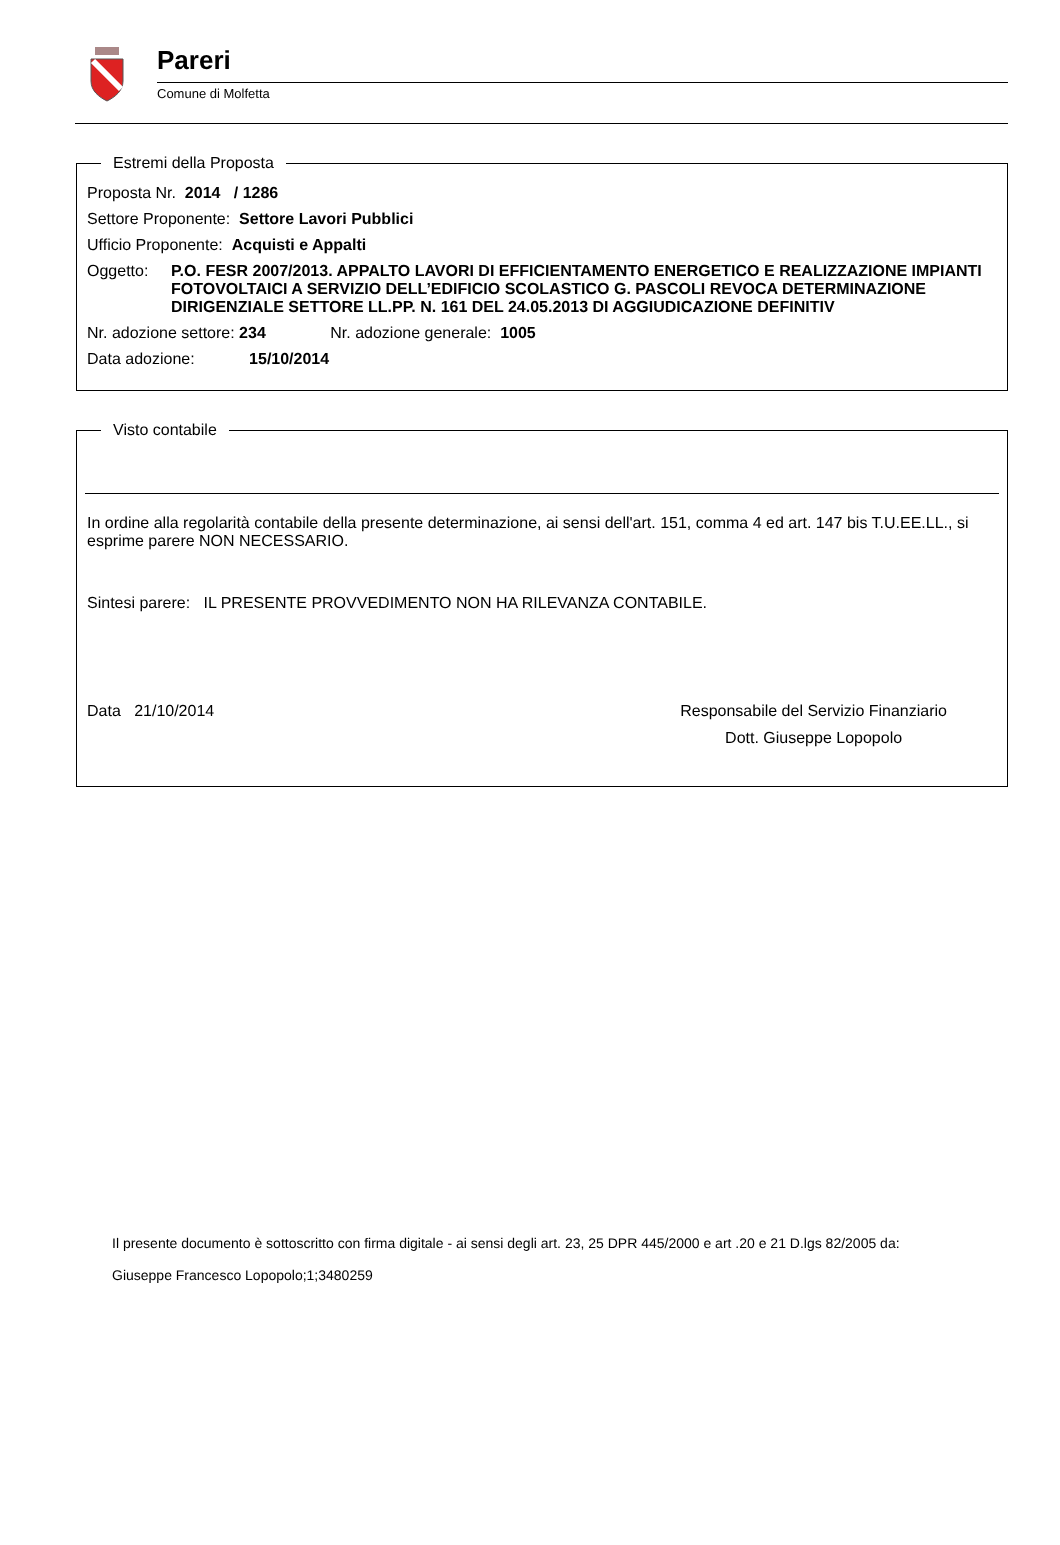Pareri
Comune di Molfetta
Estremi della Proposta
Proposta Nr. 2014 / 1286
Settore Proponente: Settore Lavori Pubblici
Ufficio Proponente: Acquisti e Appalti
Oggetto: P.O. FESR 2007/2013. APPALTO LAVORI DI EFFICIENTAMENTO ENERGETICO E REALIZZAZIONE IMPIANTI FOTOVOLTAICI A SERVIZIO DELL’EDIFICIO SCOLASTICO G. PASCOLI REVOCA DETERMINAZIONE DIRIGENZIALE SETTORE LL.PP. N. 161 DEL 24.05.2013 DI AGGIUDICAZIONE DEFINITIV
Nr. adozione settore: 234 Nr. adozione generale: 1005
Data adozione: 15/10/2014
Visto contabile
In ordine alla regolarità contabile della presente determinazione, ai sensi dell'art. 151, comma 4 ed art. 147 bis T.U.EE.LL., si esprime parere NON NECESSARIO.
Sintesi parere: IL PRESENTE PROVVEDIMENTO NON HA RILEVANZA CONTABILE.
Data 21/10/2014 Responsabile del Servizio Finanziario
Dott. Giuseppe Lopopolo
Il presente documento è sottoscritto con firma digitale - ai sensi degli art. 23, 25 DPR 445/2000 e art .20 e 21 D.lgs 82/2005 da:
Giuseppe Francesco Lopopolo;1;3480259